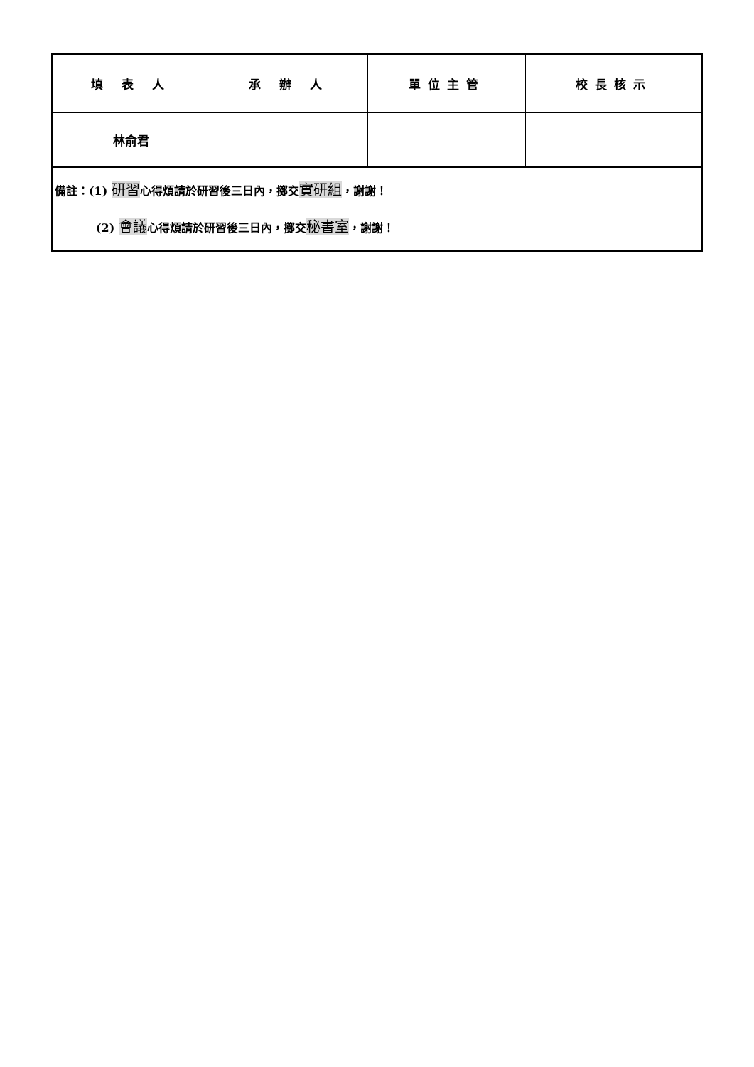| 填 表 人 | 承 辦 人 | 單位主管 | 校長核示 |
| 林俞君 | | | |
| 備註：(1) 研習 心得煩請於研習後三日內，擲交 實研組 ，謝謝！ (2) 會議 心得煩請於研習後三日內，擲交 秘書室 ，謝謝！ | | | |